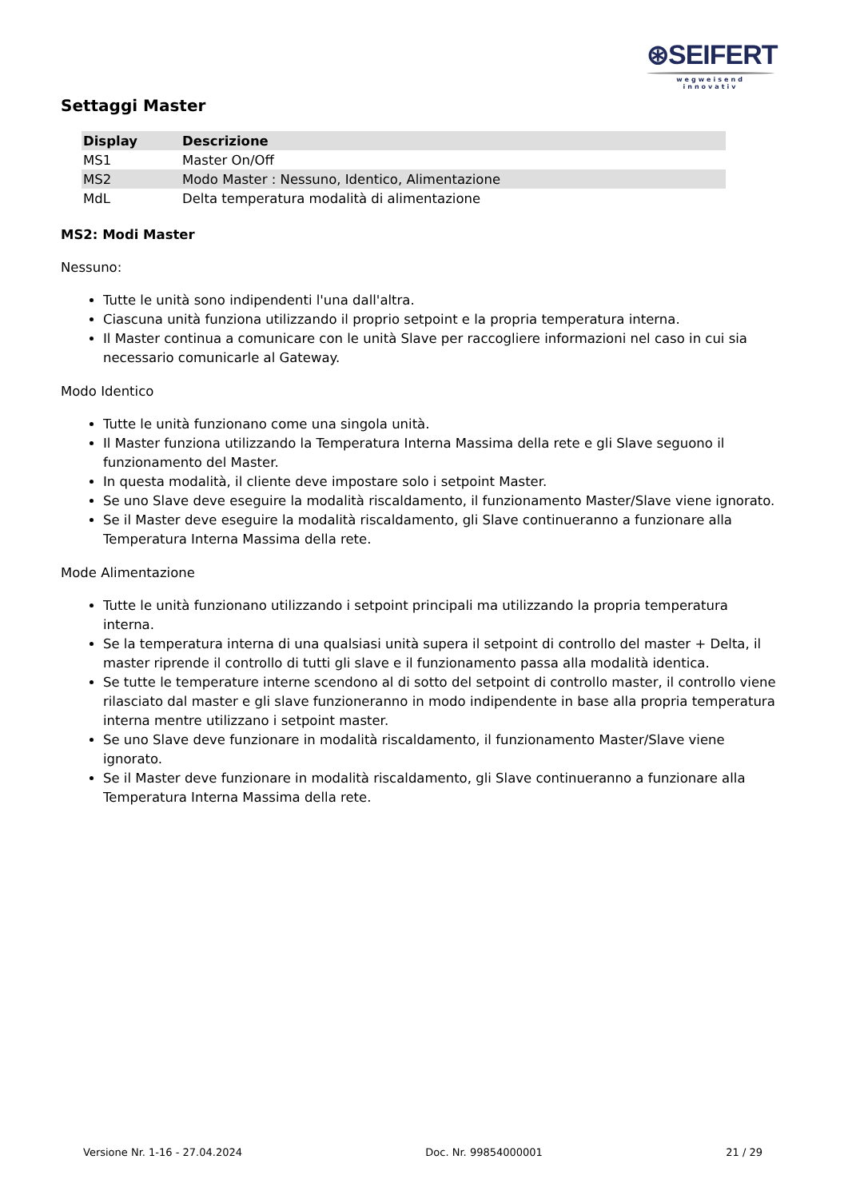⊛SEIFERT
wegweisend innovativ
Settaggi Master
| Display | Descrizione |
| --- | --- |
| MS1 | Master On/Off |
| MS2 | Modo Master : Nessuno, Identico, Alimentazione |
| MdL | Delta temperatura modalità di alimentazione |
MS2: Modi Master
Nessuno:
Tutte le unità sono indipendenti l'una dall'altra.
Ciascuna unità funziona utilizzando il proprio setpoint e la propria temperatura interna.
Il Master continua a comunicare con le unità Slave per raccogliere informazioni nel caso in cui sia necessario comunicarle al Gateway.
Modo Identico
Tutte le unità funzionano come una singola unità.
Il Master funziona utilizzando la Temperatura Interna Massima della rete e gli Slave seguono il funzionamento del Master.
In questa modalità, il cliente deve impostare solo i setpoint Master.
Se uno Slave deve eseguire la modalità riscaldamento, il funzionamento Master/Slave viene ignorato.
Se il Master deve eseguire la modalità riscaldamento, gli Slave continueranno a funzionare alla Temperatura Interna Massima della rete.
Mode Alimentazione
Tutte le unità funzionano utilizzando i setpoint principali ma utilizzando la propria temperatura interna.
Se la temperatura interna di una qualsiasi unità supera il setpoint di controllo del master + Delta, il master riprende il controllo di tutti gli slave e il funzionamento passa alla modalità identica.
Se tutte le temperature interne scendono al di sotto del setpoint di controllo master, il controllo viene rilasciato dal master e gli slave funzioneranno in modo indipendente in base alla propria temperatura interna mentre utilizzano i setpoint master.
Se uno Slave deve funzionare in modalità riscaldamento, il funzionamento Master/Slave viene ignorato.
Se il Master deve funzionare in modalità riscaldamento, gli Slave continueranno a funzionare alla Temperatura Interna Massima della rete.
Versione Nr. 1-16 - 27.04.2024 Doc. Nr. 99854000001 21 / 29